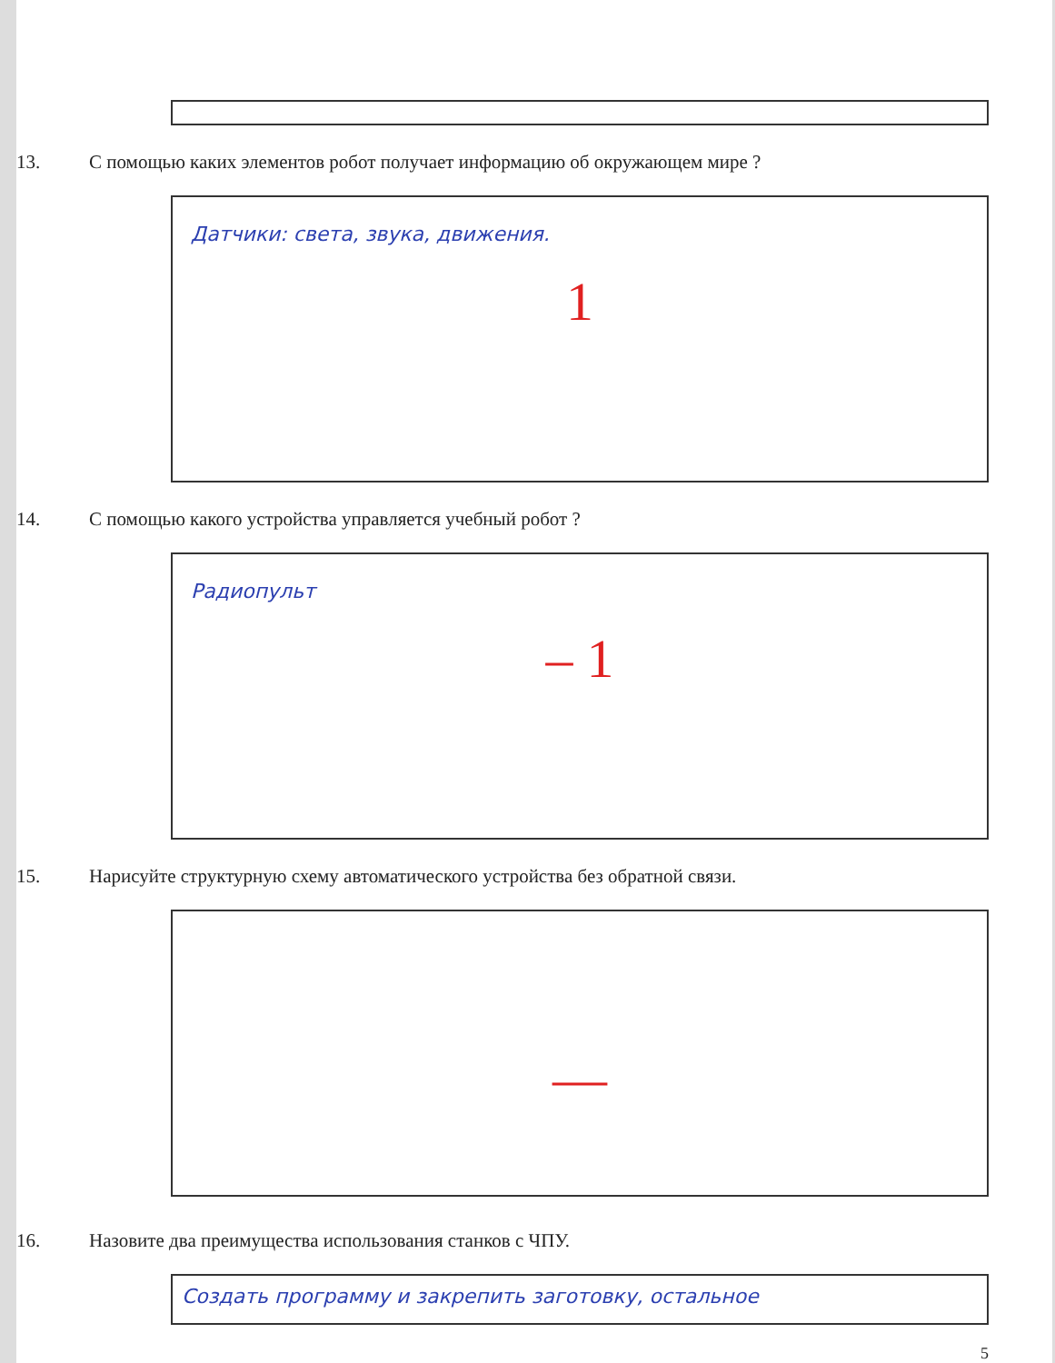13. С помощью каких элементов робот получает информацию об окружающем мире ?
Датчики: света, звука, движения.
1
14. С помощью какого устройства управляется учебный робот ?
Радиопульт
– 1
15. Нарисуйте структурную схему автоматического устройства без обратной связи.
—
16. Назовите два преимущества использования станков с ЧПУ.
Создать программу и закрепить заготовку, остальное
5